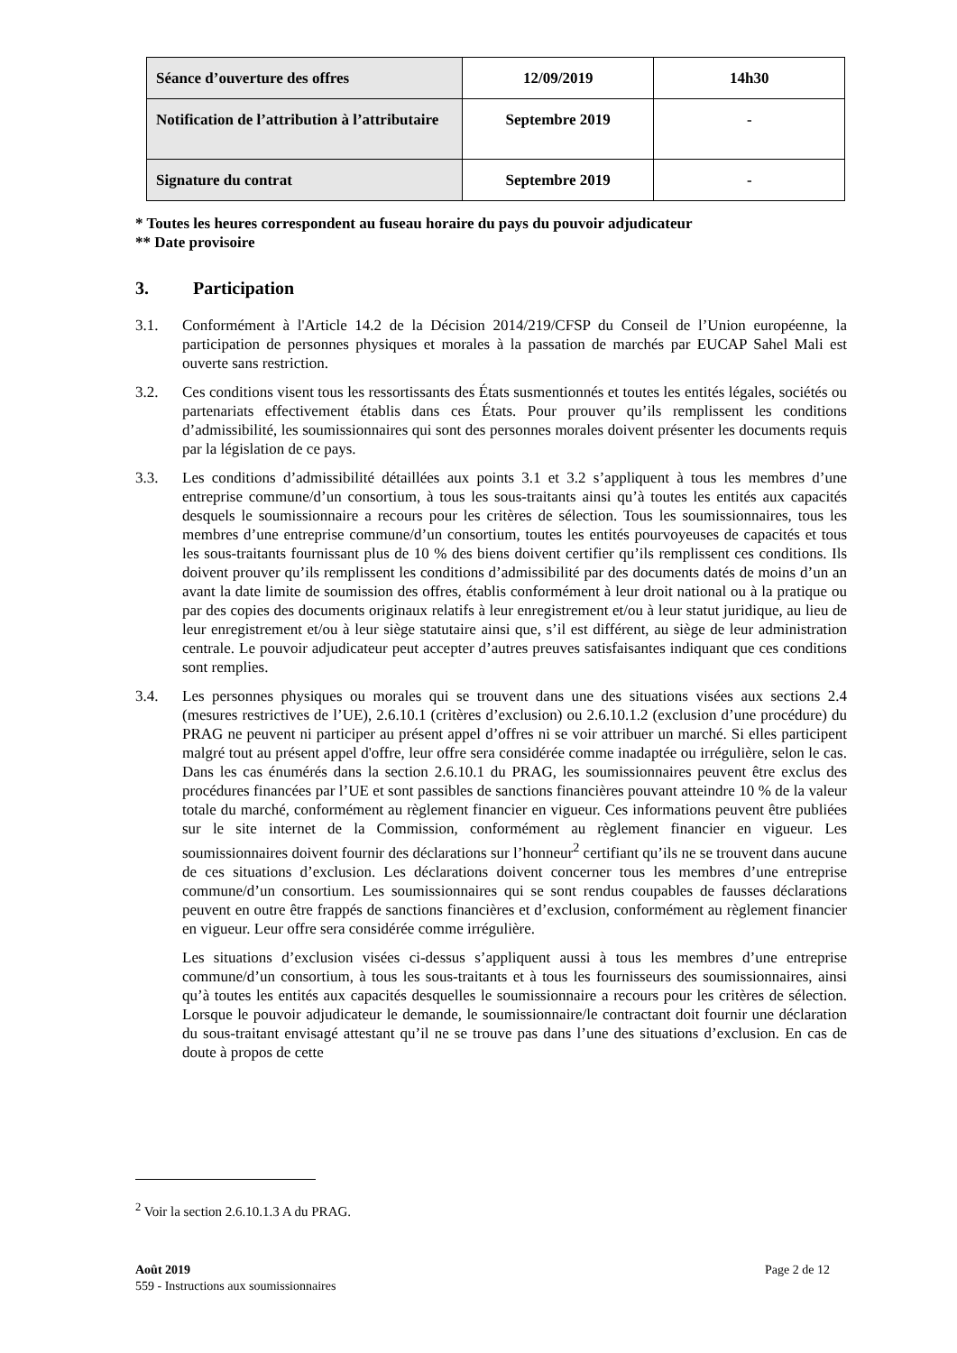| Séance d’ouverture des offres | 12/09/2019 | 14h30 |
| Notification de l’attribution à l’attributaire | Septembre 2019 | - |
| Signature du contrat | Septembre 2019 | - |
* Toutes les heures correspondent au fuseau horaire du pays du pouvoir adjudicateur
** Date provisoire
3. Participation
3.1. Conformément à l'Article 14.2 de la Décision 2014/219/CFSP du Conseil de l’Union européenne, la participation de personnes physiques et morales à la passation de marchés par EUCAP Sahel Mali est ouverte sans restriction.
3.2. Ces conditions visent tous les ressortissants des États susmentionnés et toutes les entités légales, sociétés ou partenariats effectivement établis dans ces États. Pour prouver qu’ils remplissent les conditions d’admissibilité, les soumissionnaires qui sont des personnes morales doivent présenter les documents requis par la législation de ce pays.
3.3. Les conditions d’admissibilité détaillées aux points 3.1 et 3.2 s’appliquent à tous les membres d’une entreprise commune/d’un consortium, à tous les sous-traitants ainsi qu’à toutes les entités aux capacités desquels le soumissionnaire a recours pour les critères de sélection. Tous les soumissionnaires, tous les membres d’une entreprise commune/d’un consortium, toutes les entités pourvoyeuses de capacités et tous les sous-traitants fournissant plus de 10 % des biens doivent certifier qu’ils remplissent ces conditions. Ils doivent prouver qu’ils remplissent les conditions d’admissibilité par des documents datés de moins d’un an avant la date limite de soumission des offres, établis conformément à leur droit national ou à la pratique ou par des copies des documents originaux relatifs à leur enregistrement et/ou à leur statut juridique, au lieu de leur enregistrement et/ou à leur siège statutaire ainsi que, s’il est différent, au siège de leur administration centrale. Le pouvoir adjudicateur peut accepter d’autres preuves satisfaisantes indiquant que ces conditions sont remplies.
3.4. Les personnes physiques ou morales qui se trouvent dans une des situations visées aux sections 2.4 (mesures restrictives de l’UE), 2.6.10.1 (critères d’exclusion) ou 2.6.10.1.2 (exclusion d’une procédure) du PRAG ne peuvent ni participer au présent appel d’offres ni se voir attribuer un marché. Si elles participent malgré tout au présent appel d'offre, leur offre sera considérée comme inadaptée ou irrégulière, selon le cas. Dans les cas énumérés dans la section 2.6.10.1 du PRAG, les soumissionnaires peuvent être exclus des procédures financées par l’UE et sont passibles de sanctions financières pouvant atteindre 10 % de la valeur totale du marché, conformément au règlement financier en vigueur. Ces informations peuvent être publiées sur le site internet de la Commission, conformément au règlement financier en vigueur. Les soumissionnaires doivent fournir des déclarations sur l’honneur<sup>2</sup> certifiant qu’ils ne se trouvent dans aucune de ces situations d’exclusion. Les déclarations doivent concerner tous les membres d’une entreprise commune/d’un consortium. Les soumissionnaires qui se sont rendus coupables de fausses déclarations peuvent en outre être frappés de sanctions financières et d’exclusion, conformément au règlement financier en vigueur. Leur offre sera considérée comme irrégulière.
Les situations d’exclusion visées ci-dessus s’appliquent aussi à tous les membres d’une entreprise commune/d’un consortium, à tous les sous-traitants et à tous les fournisseurs des soumissionnaires, ainsi qu’à toutes les entités aux capacités desquelles le soumissionnaire a recours pour les critères de sélection. Lorsque le pouvoir adjudicateur le demande, le soumissionnaire/le contractant doit fournir une déclaration du sous-traitant envisagé attestant qu’il ne se trouve pas dans l’une des situations d’exclusion. En cas de doute à propos de cette
<sup>2</sup> Voir la section 2.6.10.1.3 A du PRAG.
Août 2019
559 - Instructions aux soumissionnaires
Page 2 de 12